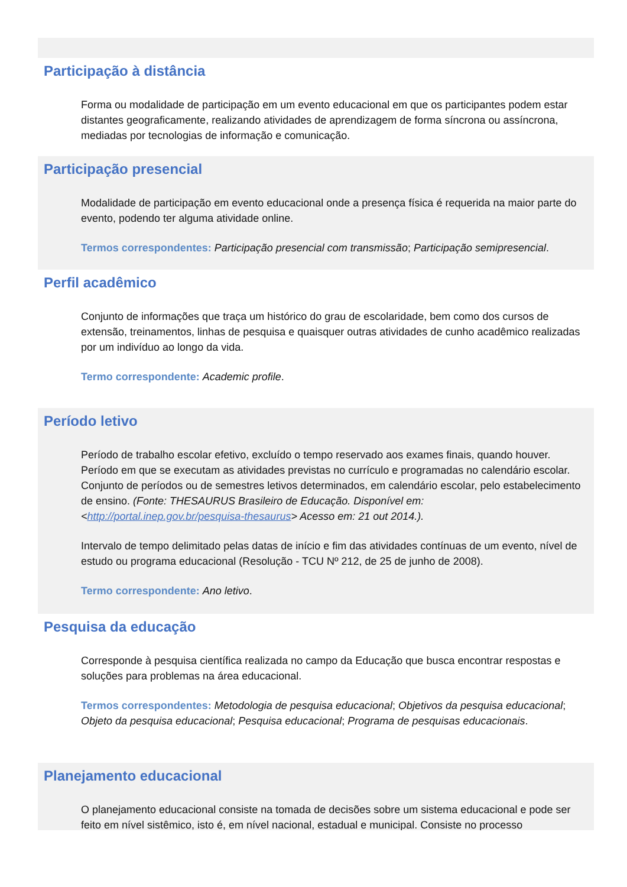Participação à distância
Forma ou modalidade de participação em um evento educacional em que os participantes podem estar distantes geograficamente, realizando atividades de aprendizagem de forma síncrona ou assíncrona, mediadas por tecnologias de informação e comunicação.
Participação presencial
Modalidade de participação em evento educacional onde a presença física é requerida na maior parte do evento, podendo ter alguma atividade online.
Termos correspondentes: Participação presencial com transmissão; Participação semipresencial.
Perfil acadêmico
Conjunto de informações que traça um histórico do grau de escolaridade, bem como dos cursos de extensão, treinamentos, linhas de pesquisa e quaisquer outras atividades de cunho acadêmico realizadas por um indivíduo ao longo da vida.
Termo correspondente: Academic profile.
Período letivo
Período de trabalho escolar efetivo, excluído o tempo reservado aos exames finais, quando houver. Período em que se executam as atividades previstas no currículo e programadas no calendário escolar. Conjunto de períodos ou de semestres letivos determinados, em calendário escolar, pelo estabelecimento de ensino. (Fonte: THESAURUS Brasileiro de Educação. Disponível em: <http://portal.inep.gov.br/pesquisa-thesaurus> Acesso em: 21 out 2014.).
Intervalo de tempo delimitado pelas datas de início e fim das atividades contínuas de um evento, nível de estudo ou programa educacional (Resolução - TCU Nº 212, de 25 de junho de 2008).
Termo correspondente: Ano letivo.
Pesquisa da educação
Corresponde à pesquisa científica realizada no campo da Educação que busca encontrar respostas e soluções para problemas na área educacional.
Termos correspondentes: Metodologia de pesquisa educacional; Objetivos da pesquisa educacional; Objeto da pesquisa educacional; Pesquisa educacional; Programa de pesquisas educacionais.
Planejamento educacional
O planejamento educacional consiste na tomada de decisões sobre um sistema educacional e pode ser feito em nível sistêmico, isto é, em nível nacional, estadual e municipal. Consiste no processo